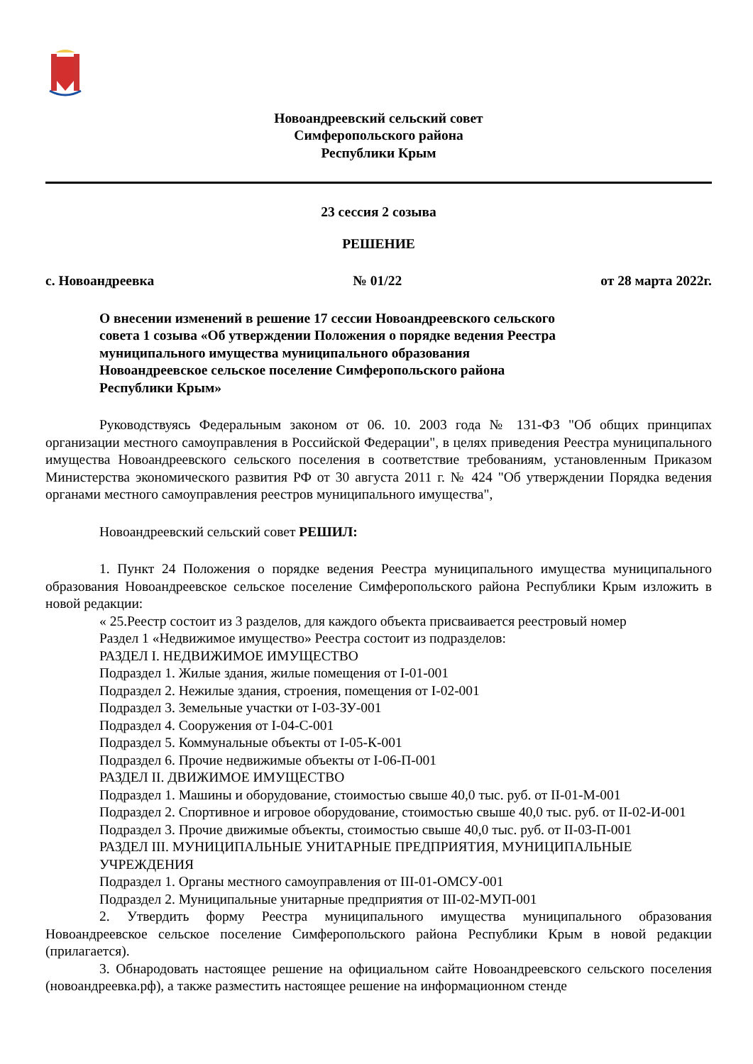Новоандреевский сельский совет
Симферопольского района
Республики Крым
23 сессия 2 созыва
РЕШЕНИЕ
с. Новоандреевка № 01/22 от 28 марта 2022г.
О внесении изменений в решение 17 сессии Новоандреевского сельского совета 1 созыва «Об утверждении Положения о порядке ведения Реестра муниципального имущества муниципального образования Новоандреевское сельское поселение Симферопольского района Республики Крым»
Руководствуясь Федеральным законом от 06. 10. 2003 года № 131-ФЗ "Об общих принципах организации местного самоуправления в Российской Федерации", в целях приведения Реестра муниципального имущества Новоандреевского сельского поселения в соответствие требованиям, установленным Приказом Министерства экономического развития РФ от 30 августа 2011 г. № 424 "Об утверждении Порядка ведения органами местного самоуправления реестров муниципального имущества",
Новоандреевский сельский совет РЕШИЛ:
1. Пункт 24 Положения о порядке ведения Реестра муниципального имущества муниципального образования Новоандреевское сельское поселение Симферопольского района Республики Крым изложить в новой редакции:
« 25.Реестр состоит из 3 разделов, для каждого объекта присваивается реестровый номер
Раздел 1 «Недвижимое имущество» Реестра состоит из подразделов:
РАЗДЕЛ I. НЕДВИЖИМОЕ ИМУЩЕСТВО
Подраздел 1. Жилые здания, жилые помещения от I-01-001
Подраздел 2. Нежилые здания, строения, помещения от I-02-001
Подраздел 3. Земельные участки от I-03-ЗУ-001
Подраздел 4. Сооружения от I-04-С-001
Подраздел 5. Коммунальные объекты от I-05-К-001
Подраздел 6. Прочие недвижимые объекты от I-06-П-001
РАЗДЕЛ II. ДВИЖИМОЕ ИМУЩЕСТВО
Подраздел 1. Машины и оборудование, стоимостью свыше 40,0 тыс. руб. от II-01-М-001
Подраздел 2. Спортивное и игровое оборудование, стоимостью свыше 40,0 тыс. руб. от II-02-И-001
Подраздел 3. Прочие движимые объекты, стоимостью свыше 40,0 тыс. руб. от II-03-П-001
РАЗДЕЛ III. МУНИЦИПАЛЬНЫЕ УНИТАРНЫЕ ПРЕДПРИЯТИЯ, МУНИЦИПАЛЬНЫЕ УЧРЕЖДЕНИЯ
Подраздел 1. Органы местного самоуправления от III-01-ОМСУ-001
Подраздел 2. Муниципальные унитарные предприятия от III-02-МУП-001
2. Утвердить форму Реестра муниципального имущества муниципального образования Новоандреевское сельское поселение Симферопольского района Республики Крым в новой редакции (прилагается).
3. Обнародовать настоящее решение на официальном сайте Новоандреевского сельского поселения (новоандреевка.рф), а также разместить настоящее решение на информационном стенде